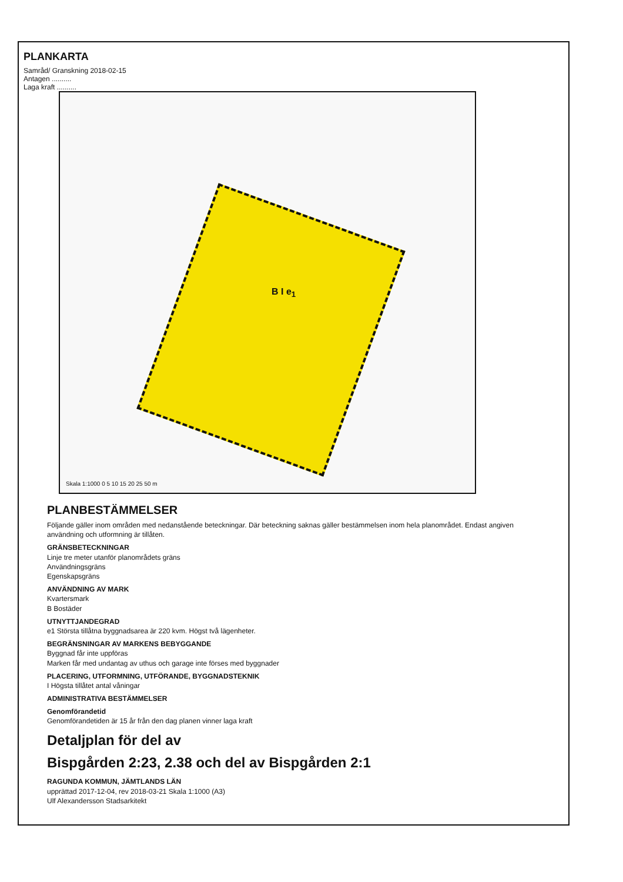PLANKARTA
Samråd/ Granskning 2018-02-15
Antagen ..........
Laga kraft ..........
B I e<sub>1</sub>
Skala 1:1000 0 5 10 15 20 25 50 m
PLANBESTÄMMELSER
Följande gäller inom områden med nedanstående beteckningar. Där beteckning saknas gäller bestämmelsen inom hela planområdet. Endast angiven användning och utformning är tillåten.
GRÄNSBETECKNINGAR
Linje tre meter utanför planområdets gräns
Användningsgräns
Egenskapsgräns
ANVÄNDNING AV MARK
Kvartersmark
B Bostäder
UTNYTTJANDEGRAD
e1 Största tillåtna byggnadsarea är 220 kvm. Högst två lägenheter.
BEGRÄNSNINGAR AV MARKENS BEBYGGANDE
Byggnad får inte uppföras
Marken får med undantag av uthus och garage inte förses med byggnader
PLACERING, UTFORMNING, UTFÖRANDE, BYGGNADSTEKNIK
I Högsta tillåtet antal våningar
ADMINISTRATIVA BESTÄMMELSER
Genomförandetid
Genomförandetiden är 15 år från den dag planen vinner laga kraft
Detaljplan för del av
Bispgården 2:23, 2.38 och del av Bispgården 2:1
RAGUNDA KOMMUN, JÄMTLANDS LÄN
upprättad 2017-12-04, rev 2018-03-21 Skala 1:1000 (A3)
Ulf Alexandersson Stadsarkitekt